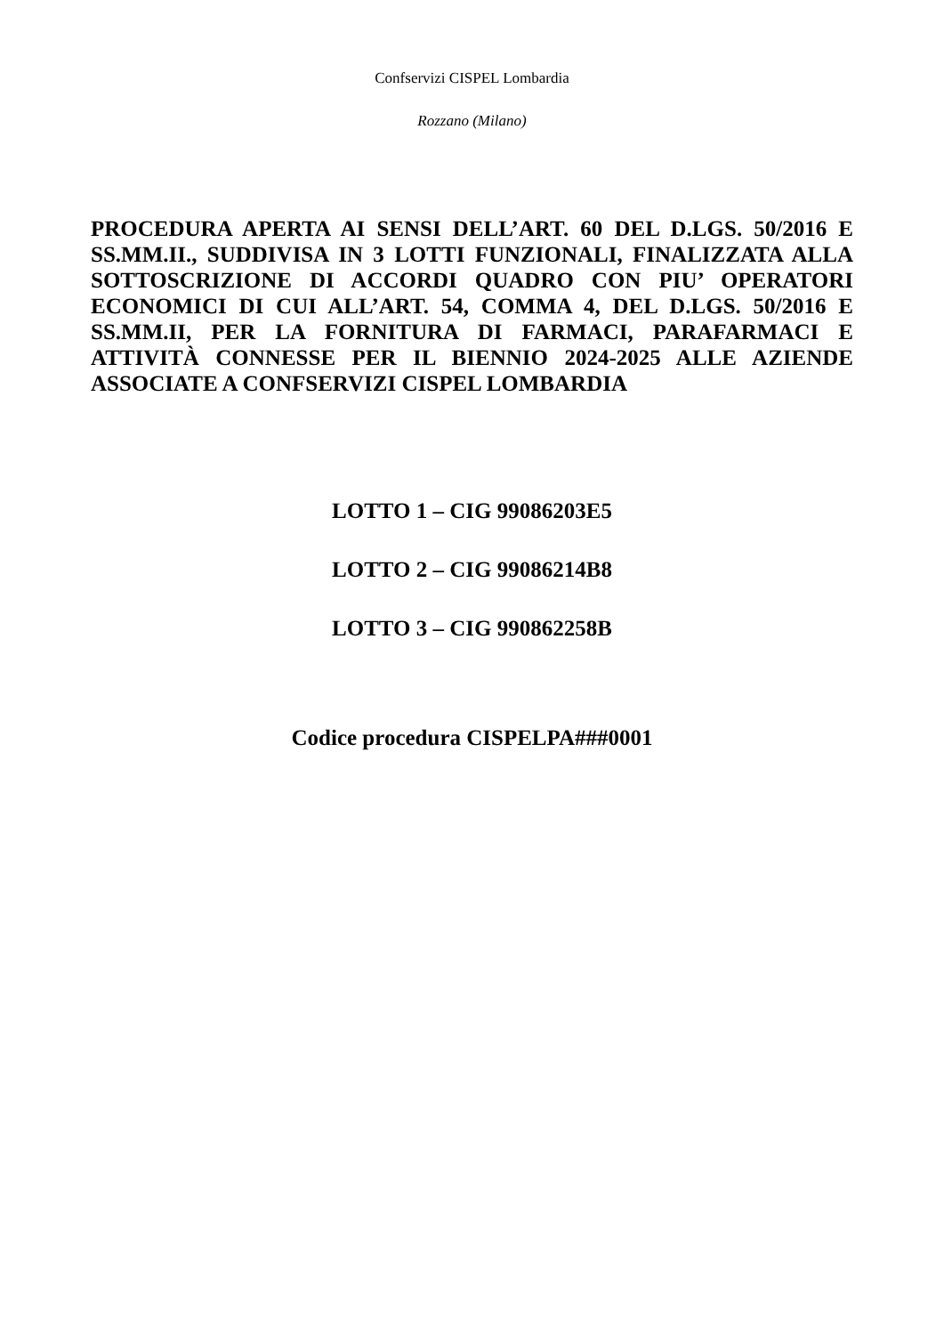Confservizi CISPEL Lombardia
Rozzano (Milano)
PROCEDURA APERTA AI SENSI DELL’ART. 60 DEL D.LGS. 50/2016 E SS.MM.II., SUDDIVISA IN 3 LOTTI FUNZIONALI, FINALIZZATA ALLA SOTTOSCRIZIONE DI ACCORDI QUADRO CON PIU’ OPERATORI ECONOMICI DI CUI ALL’ART. 54, COMMA 4, DEL D.LGS. 50/2016 E SS.MM.II, PER LA FORNITURA DI FARMACI, PARAFARMACI E ATTIVITÀ CONNESSE PER IL BIENNIO 2024-2025 ALLE AZIENDE ASSOCIATE A CONFSERVIZI CISPEL LOMBARDIA
LOTTO 1 – CIG 99086203E5
LOTTO 2 – CIG 99086214B8
LOTTO 3 – CIG 990862258B
Codice procedura CISPELPA###0001